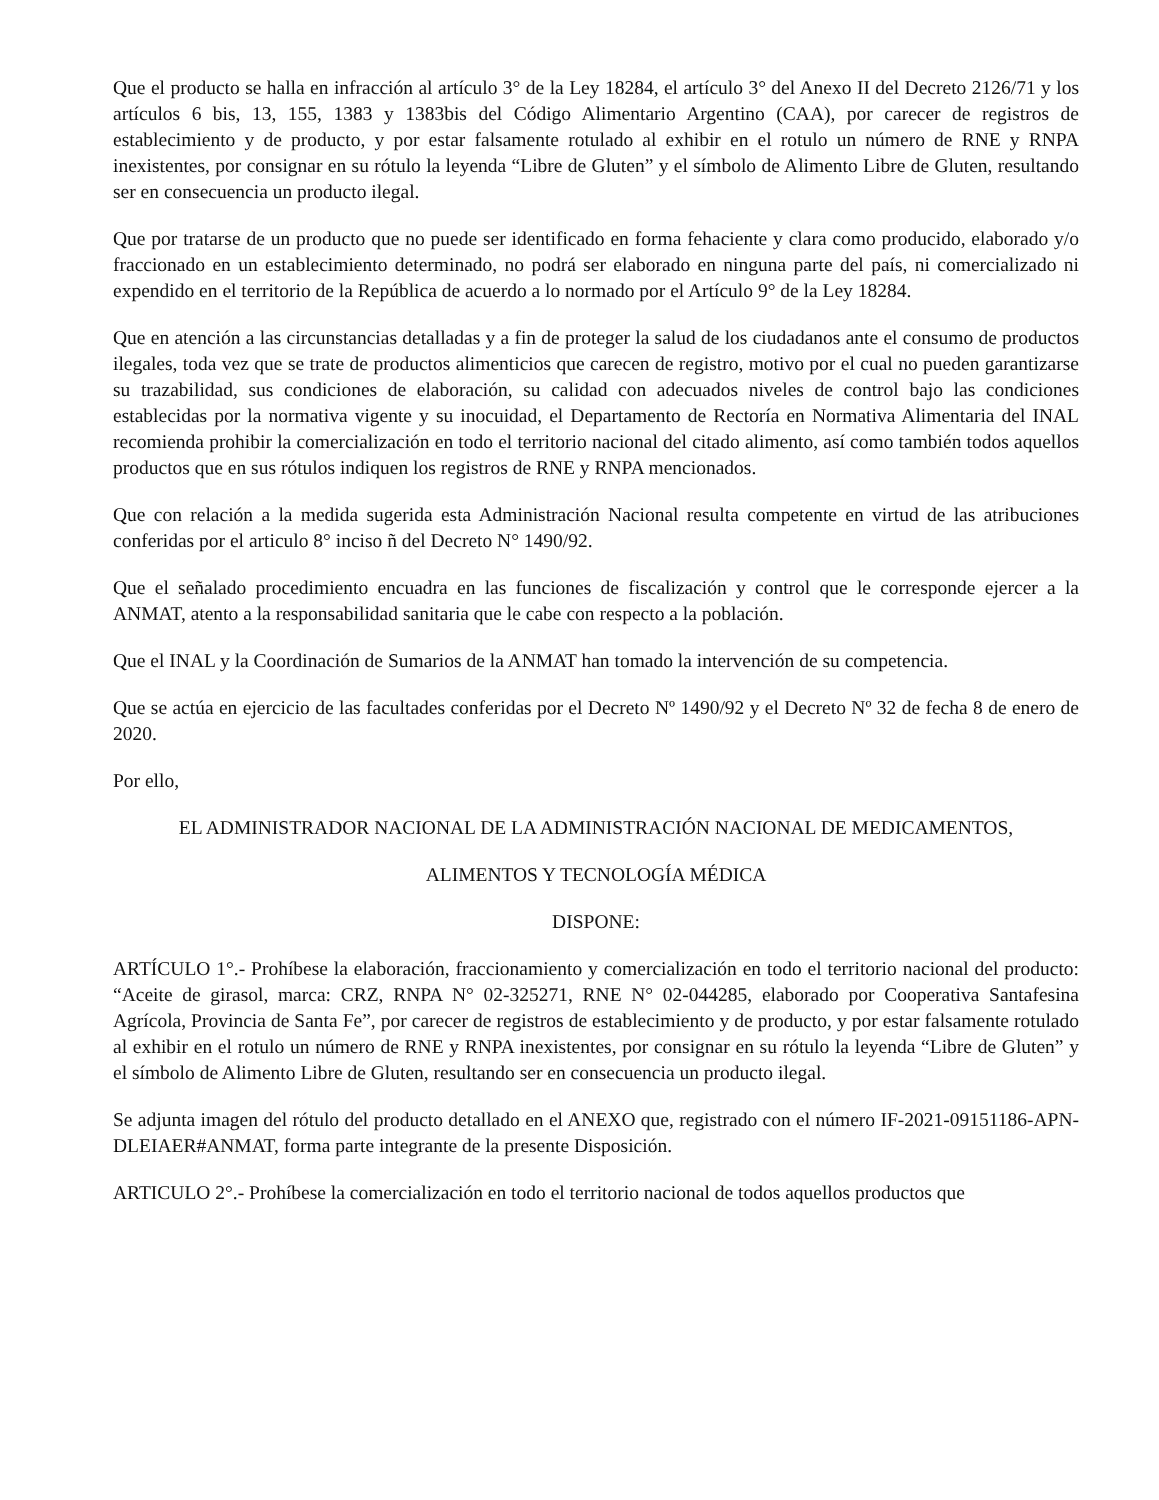Que el producto se halla en infracción al artículo 3° de la Ley 18284, el artículo 3° del Anexo II del Decreto 2126/71 y los artículos 6 bis, 13, 155, 1383 y 1383bis del Código Alimentario Argentino (CAA), por carecer de registros de establecimiento y de producto, y por estar falsamente rotulado al exhibir en el rotulo un número de RNE y RNPA inexistentes, por consignar en su rótulo la leyenda “Libre de Gluten” y el símbolo de Alimento Libre de Gluten, resultando ser en consecuencia un producto ilegal.
Que por tratarse de un producto que no puede ser identificado en forma fehaciente y clara como producido, elaborado y/o fraccionado en un establecimiento determinado, no podrá ser elaborado en ninguna parte del país, ni comercializado ni expendido en el territorio de la República de acuerdo a lo normado por el Artículo 9° de la Ley 18284.
Que en atención a las circunstancias detalladas y a fin de proteger la salud de los ciudadanos ante el consumo de productos ilegales, toda vez que se trate de productos alimenticios que carecen de registro, motivo por el cual no pueden garantizarse su trazabilidad, sus condiciones de elaboración, su calidad con adecuados niveles de control bajo las condiciones establecidas por la normativa vigente y su inocuidad, el Departamento de Rectoría en Normativa Alimentaria del INAL recomienda prohibir la comercialización en todo el territorio nacional del citado alimento, así como también todos aquellos productos que en sus rótulos indiquen los registros de RNE y RNPA mencionados.
Que con relación a la medida sugerida esta Administración Nacional resulta competente en virtud de las atribuciones conferidas por el articulo 8° inciso ñ del Decreto N° 1490/92.
Que el señalado procedimiento encuadra en las funciones de fiscalización y control que le corresponde ejercer a la ANMAT, atento a la responsabilidad sanitaria que le cabe con respecto a la población.
Que el INAL y la Coordinación de Sumarios de la ANMAT han tomado la intervención de su competencia.
Que se actúa en ejercicio de las facultades conferidas por el Decreto Nº 1490/92 y el Decreto Nº 32 de fecha 8 de enero de 2020.
Por ello,
EL ADMINISTRADOR NACIONAL DE LA ADMINISTRACIÓN NACIONAL DE MEDICAMENTOS,
ALIMENTOS Y TECNOLOGÍA MÉDICA
DISPONE:
ARTÍCULO 1°.- Prohíbese la elaboración, fraccionamiento y comercialización en todo el territorio nacional del producto: “Aceite de girasol, marca: CRZ, RNPA N° 02-325271, RNE N° 02-044285, elaborado por Cooperativa Santafesina Agrícola, Provincia de Santa Fe”, por carecer de registros de establecimiento y de producto, y por estar falsamente rotulado al exhibir en el rotulo un número de RNE y RNPA inexistentes, por consignar en su rótulo la leyenda “Libre de Gluten” y el símbolo de Alimento Libre de Gluten, resultando ser en consecuencia un producto ilegal.
Se adjunta imagen del rótulo del producto detallado en el ANEXO que, registrado con el número IF-2021-09151186-APN-DLEIAER#ANMAT, forma parte integrante de la presente Disposición.
ARTICULO 2°.- Prohíbese la comercialización en todo el territorio nacional de todos aquellos productos que